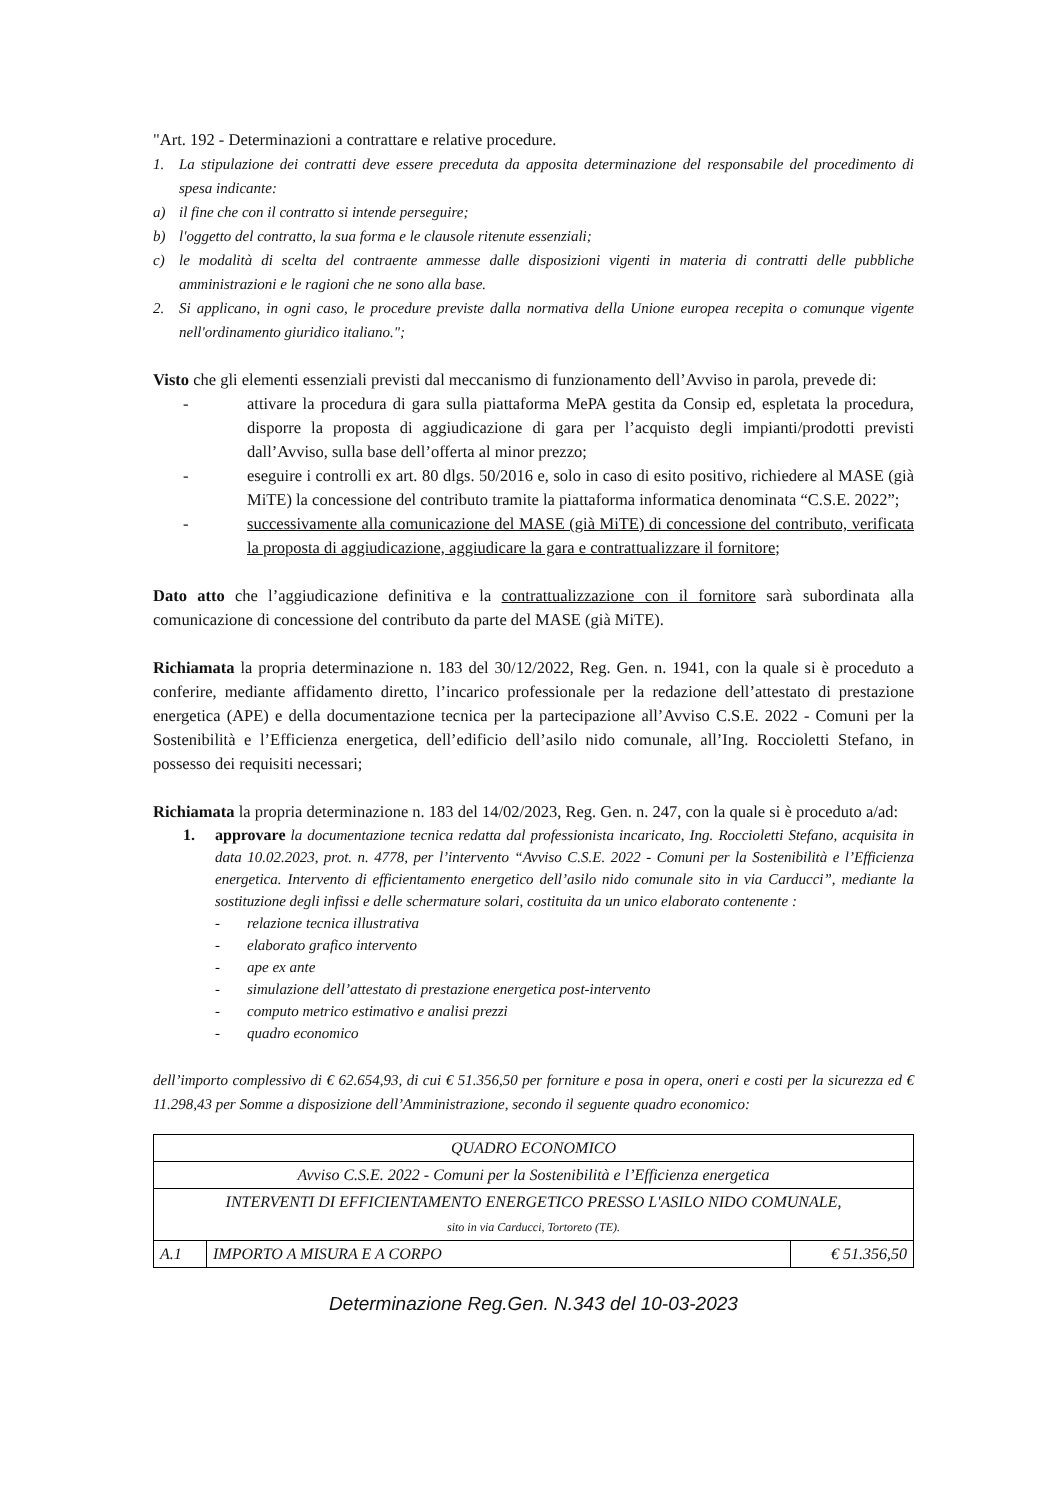"Art. 192 - Determinazioni a contrattare e relative procedure.
1. La stipulazione dei contratti deve essere preceduta da apposita determinazione del responsabile del procedimento di spesa indicante:
a) il fine che con il contratto si intende perseguire;
b) l'oggetto del contratto, la sua forma e le clausole ritenute essenziali;
c) le modalità di scelta del contraente ammesse dalle disposizioni vigenti in materia di contratti delle pubbliche amministrazioni e le ragioni che ne sono alla base.
2. Si applicano, in ogni caso, le procedure previste dalla normativa della Unione europea recepita o comunque vigente nell'ordinamento giuridico italiano.";
Visto che gli elementi essenziali previsti dal meccanismo di funzionamento dell’Avviso in parola, prevede di:
- attivare la procedura di gara sulla piattaforma MePA gestita da Consip ed, espletata la procedura, disporre la proposta di aggiudicazione di gara per l’acquisto degli impianti/prodotti previsti dall’Avviso, sulla base dell’offerta al minor prezzo;
- eseguire i controlli ex art. 80 dlgs. 50/2016 e, solo in caso di esito positivo, richiedere al MASE (già MiTE) la concessione del contributo tramite la piattaforma informatica denominata “C.S.E. 2022”;
- successivamente alla comunicazione del MASE (già MiTE) di concessione del contributo, verificata la proposta di aggiudicazione, aggiudicare la gara e contrattualizzare il fornitore;
Dato atto che l’aggiudicazione definitiva e la contrattualizzazione con il fornitore sarà subordinata alla comunicazione di concessione del contributo da parte del MASE (già MiTE).
Richiamata la propria determinazione n. 183 del 30/12/2022, Reg. Gen. n. 1941, con la quale si è proceduto a conferire, mediante affidamento diretto, l’incarico professionale per la redazione dell’attestato di prestazione energetica (APE) e della documentazione tecnica per la partecipazione all’Avviso C.S.E. 2022 - Comuni per la Sostenibilità e l’Efficienza energetica, dell’edificio dell’asilo nido comunale, all’Ing. Roccioletti Stefano, in possesso dei requisiti necessari;
Richiamata la propria determinazione n. 183 del 14/02/2023, Reg. Gen. n. 247, con la quale si è proceduto a/ad:
1. approvare la documentazione tecnica redatta dal professionista incaricato, Ing. Roccioletti Stefano, acquisita in data 10.02.2023, prot. n. 4778, per l’intervento “Avviso C.S.E. 2022 - Comuni per la Sostenibilità e l’Efficienza energetica. Intervento di efficientamento energetico dell’asilo nido comunale sito in via Carducci”, mediante la sostituzione degli infissi e delle schermature solari, costituita da un unico elaborato contenente :
- relazione tecnica illustrativa
- elaborato grafico intervento
- ape ex ante
- simulazione dell’attestato di prestazione energetica post-intervento
- computo metrico estimativo e analisi prezzi
- quadro economico
dell’importo complessivo di € 62.654,93, di cui € 51.356,50 per forniture e posa in opera, oneri e costi per la sicurezza ed € 11.298,43 per Somme a disposizione dell’Amministrazione, secondo il seguente quadro economico:
| QUADRO ECONOMICO | | |
| Avviso C.S.E. 2022 - Comuni per la Sostenibilità e l’Efficienza energetica | | |
| INTERVENTI DI EFFICIENTAMENTO ENERGETICO PRESSO L'ASILO NIDO COMUNALE, sito in via Carducci, Tortoreto (TE). | | |
| A.1 | IMPORTO A MISURA E A CORPO | € 51.356,50 |
Determinazione Reg.Gen. N.343 del 10-03-2023